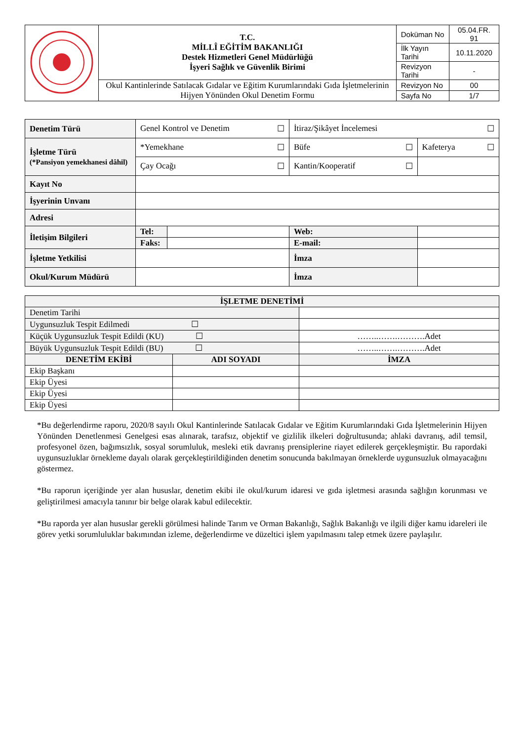| | T.C. MİLLÎ EĞİTİM BAKANLIĞI Destek Hizmetleri Genel Müdürlüğü İşyeri Sağlık ve Güvenlik Birimi | Doküman No | 05.04.FR. 91 |
| | | İlk Yayın Tarihi | 10.11.2020 |
| | | Revizyon Tarihi | - |
| | Okul Kantinlerinde Satılacak Gıdalar ve Eğitim Kurumlarındaki Gıda İşletmelerinin Hijyen Yönünden Okul Denetim Formu | Revizyon No | 00 |
| | | Sayfa No | 1/7 |
| Denetim Türü | Genel Kontrol ve Denetim ☐ | | | İtiraz/Şikâyet İncelemesi ☐ | |
| İşletme Türü (*Pansiyon yemekhanesi dâhil) | *Yemekhane ☐ | | Büfe ☐ | | Kafeterya ☐ |
| | Çay Ocağı ☐ | | Kantin/Kooperatif ☐ | | |
| Kayıt No | | | | | |
| İşyerinin Unvanı | | | | | |
| Adresi | | | | | |
| İletişim Bilgileri | Tel: | | | Web: | |
| | Faks: | | | E-mail: | |
| İşletme Yetkilisi | | | | İmza | |
| Okul/Kurum Müdürü | | | | İmza | |
| İŞLETME DENETİMİ | | |
| --- | --- | --- |
| Denetim Tarihi | | |
| Uygunsuzluk Tespit Edilmedi ☐ | | |
| Küçük Uygunsuzluk Tespit Edildi (KU) ☐ | | ……..…….……….Adet |
| Büyük Uygunsuzluk Tespit Edildi (BU) ☐ | | ……..…….……….Adet |
| DENETİM EKİBİ | ADI SOYADI | İMZA |
| Ekip Başkanı | | |
| Ekip Üyesi | | |
| Ekip Üyesi | | |
| Ekip Üyesi | | |
*Bu değerlendirme raporu, 2020/8 sayılı Okul Kantinlerinde Satılacak Gıdalar ve Eğitim Kurumlarındaki Gıda İşletmelerinin Hijyen Yönünden Denetlenmesi Genelgesi esas alınarak, tarafsız, objektif ve gizlilik ilkeleri doğrultusunda; ahlaki davranış, adil temsil, profesyonel özen, bağımsızlık, sosyal sorumluluk, mesleki etik davranış prensiplerine riayet edilerek gerçekleşmiştir. Bu rapordaki uygunsuzluklar örnekleme dayalı olarak gerçekleştirildiğinden denetim sonucunda bakılmayan örneklerde uygunsuzluk olmayacağını göstermez.
*Bu raporun içeriğinde yer alan hususlar, denetim ekibi ile okul/kurum idaresi ve gıda işletmesi arasında sağlığın korunması ve geliştirilmesi amacıyla tanınır bir belge olarak kabul edilecektir.
*Bu raporda yer alan hususlar gerekli görülmesi halinde Tarım ve Orman Bakanlığı, Sağlık Bakanlığı ve ilgili diğer kamu idareleri ile görev yetki sorumluluklar bakımından izleme, değerlendirme ve düzeltici işlem yapılmasını talep etmek üzere paylaşılır.